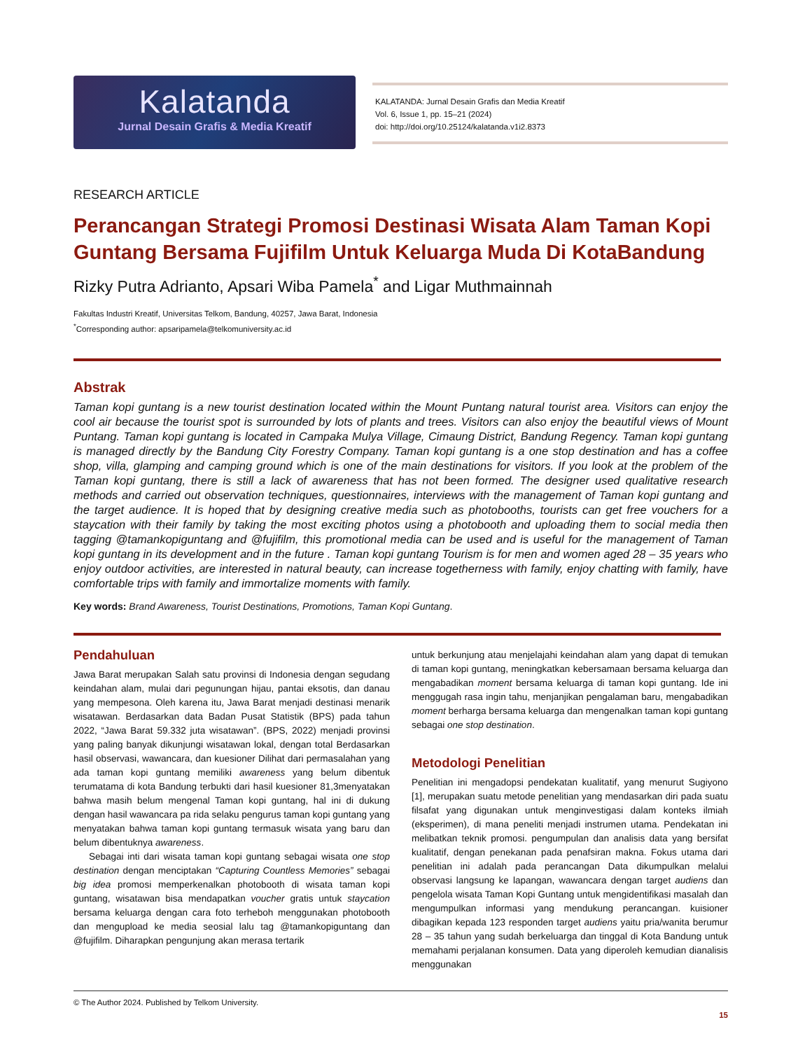Kalatanda
Jurnal Desain Grafis & Media Kreatif
KALATANDA: Jurnal Desain Grafis dan Media Kreatif
Vol. 6, Issue 1, pp. 15–21 (2024)
doi: http://doi.org/10.25124/kalatanda.v1i2.8373
RESEARCH ARTICLE
Perancangan Strategi Promosi Destinasi Wisata Alam Taman Kopi Guntang Bersama Fujifilm Untuk Keluarga Muda Di KotaBandung
Rizky Putra Adrianto, Apsari Wiba Pamela<sup>*</sup> and Ligar Muthmainnah
Fakultas Industri Kreatif, Universitas Telkom, Bandung, 40257, Jawa Barat, Indonesia
<sup>*</sup> Corresponding author: apsaripamela@telkomuniversity.ac.id
Abstrak
Taman kopi guntang is a new tourist destination located within the Mount Puntang natural tourist area. Visitors can enjoy the cool air because the tourist spot is surrounded by lots of plants and trees. Visitors can also enjoy the beautiful views of Mount Puntang. Taman kopi guntang is located in Campaka Mulya Village, Cimaung District, Bandung Regency. Taman kopi guntang is managed directly by the Bandung City Forestry Company. Taman kopi guntang is a one stop destination and has a coffee shop, villa, glamping and camping ground which is one of the main destinations for visitors. If you look at the problem of the Taman kopi guntang, there is still a lack of awareness that has not been formed. The designer used qualitative research methods and carried out observation techniques, questionnaires, interviews with the management of Taman kopi guntang and the target audience. It is hoped that by designing creative media such as photobooths, tourists can get free vouchers for a staycation with their family by taking the most exciting photos using a photobooth and uploading them to social media then tagging @tamankopiguntang and @fujifilm, this promotional media can be used and is useful for the management of Taman kopi guntang in its development and in the future . Taman kopi guntang Tourism is for men and women aged 28 – 35 years who enjoy outdoor activities, are interested in natural beauty, can increase togetherness with family, enjoy chatting with family, have comfortable trips with family and immortalize moments with family.
Key words: Brand Awareness, Tourist Destinations, Promotions, Taman Kopi Guntang.
Pendahuluan
Jawa Barat merupakan Salah satu provinsi di Indonesia dengan segudang keindahan alam, mulai dari pegunungan hijau, pantai eksotis, dan danau yang mempesona. Oleh karena itu, Jawa Barat menjadi destinasi menarik wisatawan. Berdasarkan data Badan Pusat Statistik (BPS) pada tahun 2022, “Jawa Barat 59.332 juta wisatawan”. (BPS, 2022) menjadi provinsi yang paling banyak dikunjungi wisatawan lokal, dengan total Berdasarkan hasil observasi, wawancara, dan kuesioner Dilihat dari permasalahan yang ada taman kopi guntang memiliki awareness yang belum dibentuk terumatama di kota Bandung terbukti dari hasil kuesioner 81,3menyatakan bahwa masih belum mengenal Taman kopi guntang, hal ini di dukung dengan hasil wawancara pa rida selaku pengurus taman kopi guntang yang menyatakan bahwa taman kopi guntang termasuk wisata yang baru dan belum dibentuknya awareness.
Sebagai inti dari wisata taman kopi guntang sebagai wisata one stop destination dengan menciptakan “Capturing Countless Memories” sebagai big idea promosi memperkenalkan photobooth di wisata taman kopi guntang, wisatawan bisa mendapatkan voucher gratis untuk staycation bersama keluarga dengan cara foto terheboh menggunakan photobooth dan mengupload ke media seosial lalu tag @tamankopiguntang dan @fujifilm. Diharapkan pengunjung akan merasa tertarik
untuk berkunjung atau menjelajahi keindahan alam yang dapat di temukan di taman kopi guntang, meningkatkan kebersamaan bersama keluarga dan mengabadikan moment bersama keluarga di taman kopi guntang. Ide ini menggugah rasa ingin tahu, menjanjikan pengalaman baru, mengabadikan moment berharga bersama keluarga dan mengenalkan taman kopi guntang sebagai one stop destination.
Metodologi Penelitian
Penelitian ini mengadopsi pendekatan kualitatif, yang menurut Sugiyono [1], merupakan suatu metode penelitian yang mendasarkan diri pada suatu filsafat yang digunakan untuk menginvestigasi dalam konteks ilmiah (eksperimen), di mana peneliti menjadi instrumen utama. Pendekatan ini melibatkan teknik promosi. pengumpulan dan analisis data yang bersifat kualitatif, dengan penekanan pada penafsiran makna. Fokus utama dari penelitian ini adalah pada perancangan Data dikumpulkan melalui observasi langsung ke lapangan, wawancara dengan target audiens dan pengelola wisata Taman Kopi Guntang untuk mengidentifikasi masalah dan mengumpulkan informasi yang mendukung perancangan. kuisioner dibagikan kepada 123 responden target audiens yaitu pria/wanita berumur 28 – 35 tahun yang sudah berkeluarga dan tinggal di Kota Bandung untuk memahami perjalanan konsumen. Data yang diperoleh kemudian dianalisis menggunakan
© The Author 2024. Published by Telkom University.
15